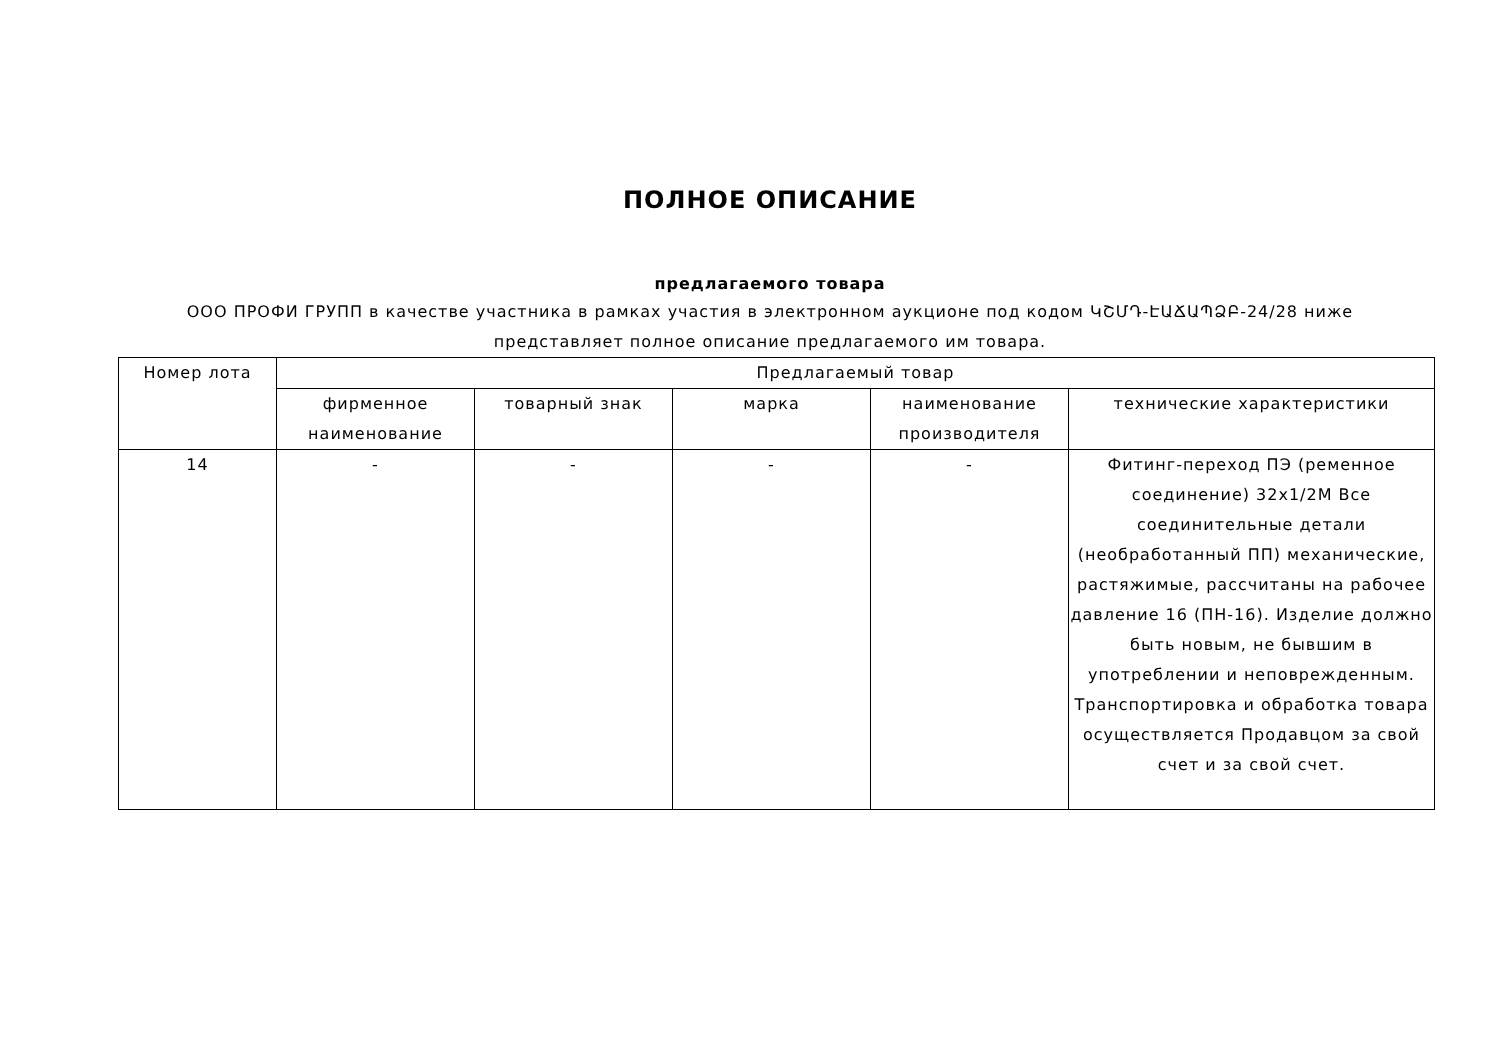ПОЛНОЕ ОПИСАНИЕ
предлагаемого товара
ООО ПРОФИ ГРУПП в качестве участника в рамках участия в электронном аукционе под кодом ԿՇՄԴ-ԷԱՃԱՊՁԲ-24/28 ниже представляет полное описание предлагаемого им товара.
| Номер лота | Предлагаемый товар | | | | |
| --- | --- | --- | --- | --- | --- |
| | фирменное наименование | товарный знак | марка | наименование производителя | технические характеристики |
| 14 | - | - | - | - | Фитинг-переход ПЭ (ременное соединение) 32x1/2M Все соединительные детали (необработанный ПП) механические, растяжимые, рассчитаны на рабочее давление 16 (ПН-16). Изделие должно быть новым, не бывшим в употреблении и неповрежденным. Транспортировка и обработка товара осуществляется Продавцом за свой счет и за свой счет. |